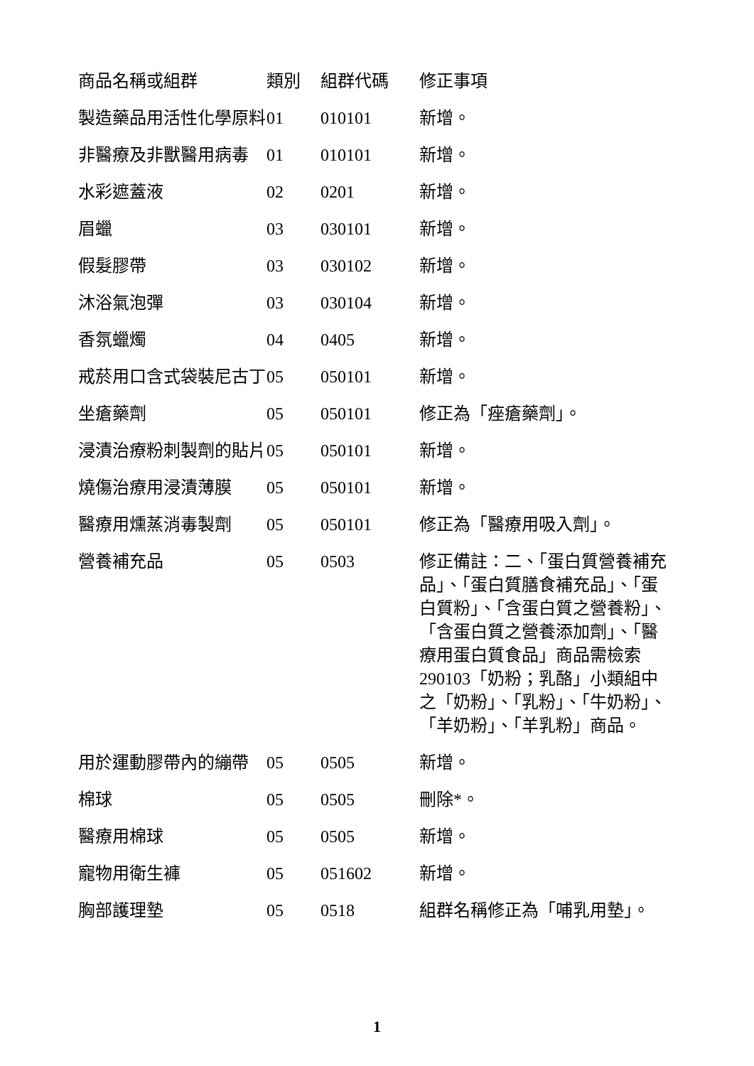| 商品名稱或組群 | 類別 | 組群代碼 | 修正事項 |
| --- | --- | --- | --- |
| 製造藥品用活性化學原料 | 01 | 010101 | 新增。 |
| 非醫療及非獸醫用病毒 | 01 | 010101 | 新增。 |
| 水彩遮蓋液 | 02 | 0201 | 新增。 |
| 眉蠟 | 03 | 030101 | 新增。 |
| 假髮膠帶 | 03 | 030102 | 新增。 |
| 沐浴氣泡彈 | 03 | 030104 | 新增。 |
| 香氛蠟燭 | 04 | 0405 | 新增。 |
| 戒菸用口含式袋裝尼古丁 | 05 | 050101 | 新增。 |
| 坐瘡藥劑 | 05 | 050101 | 修正為「痤瘡藥劑」。 |
| 浸漬治療粉刺製劑的貼片 | 05 | 050101 | 新增。 |
| 燒傷治療用浸漬薄膜 | 05 | 050101 | 新增。 |
| 醫療用燻蒸消毒製劑 | 05 | 050101 | 修正為「醫療用吸入劑」。 |
| 營養補充品 | 05 | 0503 | 修正備註：二、「蛋白質營養補充品」、「蛋白質膳食補充品」、「蛋白質粉」、「含蛋白質之營養粉」、「含蛋白質之營養添加劑」、「醫療用蛋白質食品」商品需檢索 290103「奶粉；乳酪」小類組中之「奶粉」、「乳粉」、「牛奶粉」、「羊奶粉」、「羊乳粉」商品。 |
| 用於運動膠帶內的繃帶 | 05 | 0505 | 新增。 |
| 棉球 | 05 | 0505 | 刪除*。 |
| 醫療用棉球 | 05 | 0505 | 新增。 |
| 寵物用衛生褲 | 05 | 051602 | 新增。 |
| 胸部護理墊 | 05 | 0518 | 組群名稱修正為「哺乳用墊」。 |
1